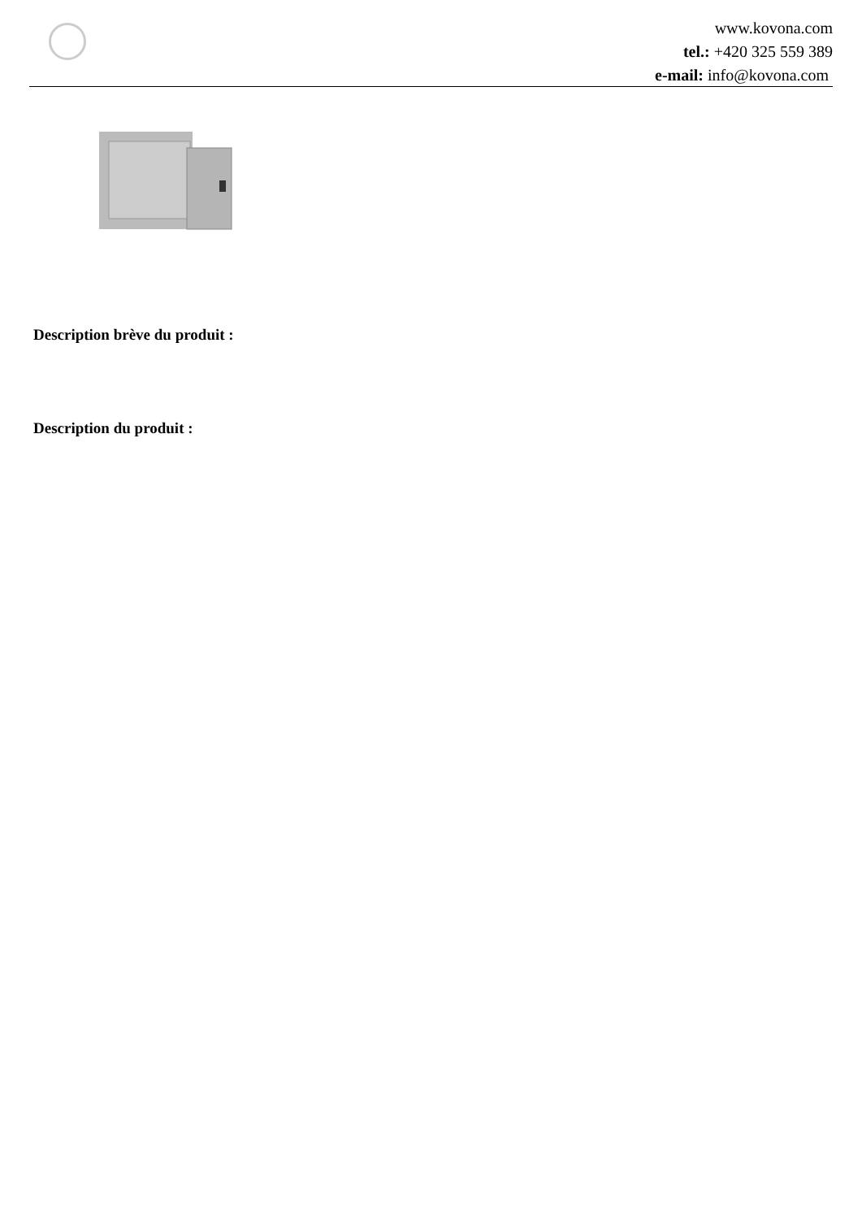www.kovona.com
tel.: +420 325 559 389
e-mail: info@kovona.com
Description brève du produit :
Description du produit :